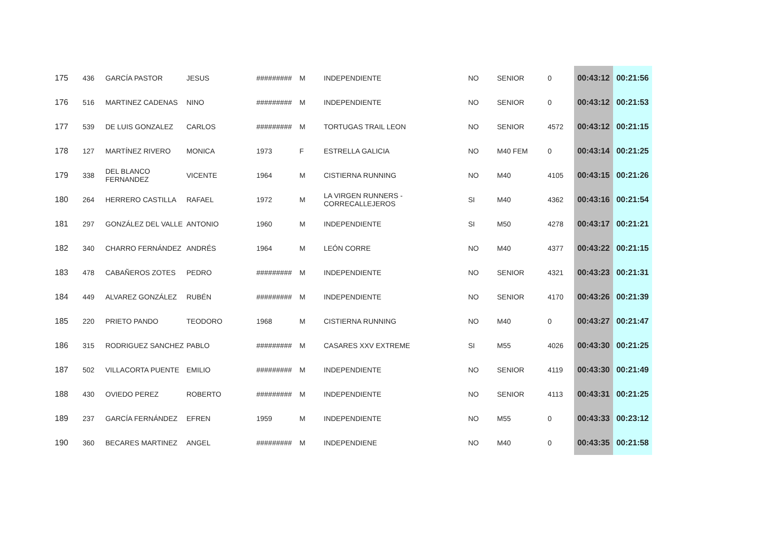| 175 | 436 | GARCÍA PASTOR | JESUS | ######### | M | INDEPENDIENTE | NO | SENIOR | 0 | 00:43:12 | 00:21:56 |
| 176 | 516 | MARTINEZ CADENAS | NINO | ######### | M | INDEPENDIENTE | NO | SENIOR | 0 | 00:43:12 | 00:21:53 |
| 177 | 539 | DE LUIS GONZALEZ | CARLOS | ######### | M | TORTUGAS TRAIL LEON | NO | SENIOR | 4572 | 00:43:12 | 00:21:15 |
| 178 | 127 | MARTÍNEZ RIVERO | MONICA | 1973 | F | ESTRELLA GALICIA | NO | M40 FEM | 0 | 00:43:14 | 00:21:25 |
| 179 | 338 | DEL BLANCO FERNANDEZ | VICENTE | 1964 | M | CISTIERNA RUNNING | NO | M40 | 4105 | 00:43:15 | 00:21:26 |
| 180 | 264 | HERRERO CASTILLA | RAFAEL | 1972 | M | LA VIRGEN RUNNERS - CORRECALLEJEROS | SI | M40 | 4362 | 00:43:16 | 00:21:54 |
| 181 | 297 | GONZÁLEZ DEL VALLE | ANTONIO | 1960 | M | INDEPENDIENTE | SI | M50 | 4278 | 00:43:17 | 00:21:21 |
| 182 | 340 | CHARRO FERNÁNDEZ | ANDRÉS | 1964 | M | LEÓN CORRE | NO | M40 | 4377 | 00:43:22 | 00:21:15 |
| 183 | 478 | CABAÑEROS ZOTES | PEDRO | ######### | M | INDEPENDIENTE | NO | SENIOR | 4321 | 00:43:23 | 00:21:31 |
| 184 | 449 | ALVAREZ GONZÁLEZ | RUBÉN | ######### | M | INDEPENDIENTE | NO | SENIOR | 4170 | 00:43:26 | 00:21:39 |
| 185 | 220 | PRIETO PANDO | TEODORO | 1968 | M | CISTIERNA RUNNING | NO | M40 | 0 | 00:43:27 | 00:21:47 |
| 186 | 315 | RODRIGUEZ SANCHEZ | PABLO | ######### | M | CASARES XXV EXTREME | SI | M55 | 4026 | 00:43:30 | 00:21:25 |
| 187 | 502 | VILLACORTA PUENTE | EMILIO | ######### | M | INDEPENDIENTE | NO | SENIOR | 4119 | 00:43:30 | 00:21:49 |
| 188 | 430 | OVIEDO PEREZ | ROBERTO | ######### | M | INDEPENDIENTE | NO | SENIOR | 4113 | 00:43:31 | 00:21:25 |
| 189 | 237 | GARCÍA FERNÁNDEZ | EFREN | 1959 | M | INDEPENDIENTE | NO | M55 | 0 | 00:43:33 | 00:23:12 |
| 190 | 360 | BECARES MARTINEZ | ANGEL | ######### | M | INDEPENDIENE | NO | M40 | 0 | 00:43:35 | 00:21:58 |